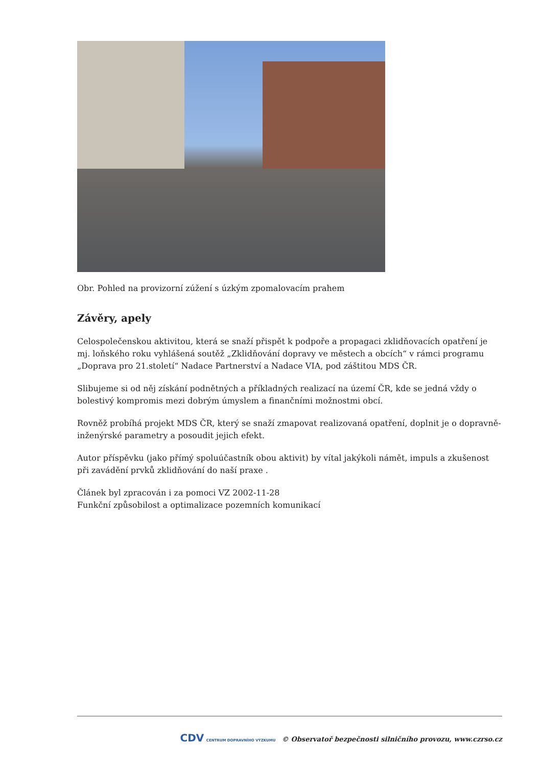Obr. Pohled na provizorní zúžení s úzkým zpomalovacím prahem
Závěry, apely
Celospolečenskou aktivitou, která se snaží přispět k podpoře a propagaci zklidňovacích opatření je mj. loňského roku vyhlášená soutěž „Zklidňování dopravy ve městech a obcích“ v rámci programu „Doprava pro 21.století“ Nadace Partnerství a Nadace VIA, pod záštitou MDS ČR.
Slibujeme si od něj získání podnětných a příkladných realizací na území ČR, kde se jedná vždy o bolestivý kompromis mezi dobrým úmyslem a finančními možnostmi obcí.
Rovněž probíhá projekt MDS ČR, který se snaží zmapovat realizovaná opatření, doplnit je o dopravně-inženýrské parametry a posoudit jejich efekt.
Autor příspěvku (jako přímý spoluúčastník obou aktivit) by vítal jakýkoli námět, impuls a zkušenost při zavádění prvků zklidňování do naší praxe .
Článek byl zpracován i za pomoci VZ 2002-11-28
Funkční způsobilost a optimalizace pozemních komunikací
CDV CENTRUM DOPRAVNÍHO VÝZKUMU © Observatoř bezpečnosti silničního provozu, www.czrso.cz